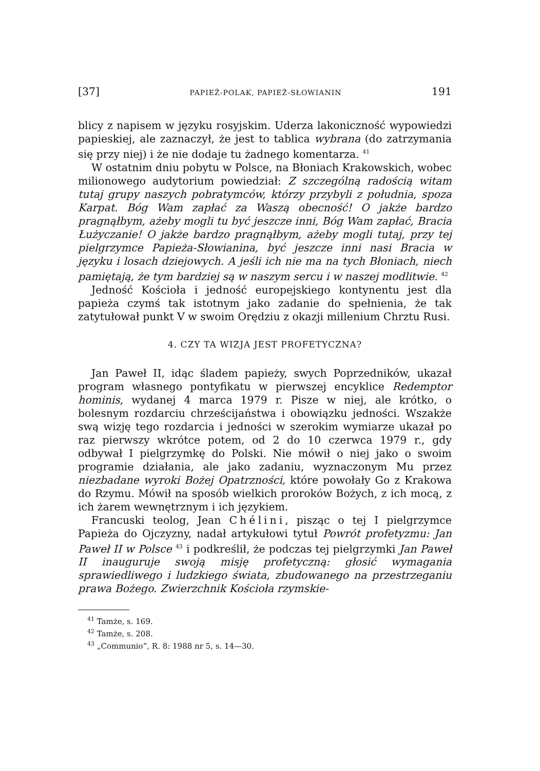[37] PAPIEŻ-POLAK, PAPIEŻ-SŁOWIANIN 191
blicy z napisem w języku rosyjskim. Uderza lakoniczność wypowiedzi papieskiej, ale zaznaczył, że jest to tablica wybrana (do zatrzymania się przy niej) i że nie dodaje tu żadnego komentarza. <sup>41</sup>
W ostatnim dniu pobytu w Polsce, na Błoniach Krakowskich, wobec milionowego audytorium powiedział: Z szczególną radością witam tutaj grupy naszych pobratymców, którzy przybyli z południa, spoza Karpat. Bóg Wam zapłać za Waszą obecność! O jakże bardzo pragnąłbym, ażeby mogli tu być jeszcze inni, Bóg Wam zapłać, Bracia Łużyczanie! O jakże bardzo pragnąłbym, ażeby mogli tutaj, przy tej pielgrzymce Papieża-Słowianina, być jeszcze inni nasi Bracia w języku i losach dziejowych. A jeśli ich nie ma na tych Błoniach, niech pamiętają, że tym bardziej są w naszym sercu i w naszej modlitwie. <sup>42</sup>
Jedność Kościoła i jedność europejskiego kontynentu jest dla papieża czymś tak istotnym jako zadanie do spełnienia, że tak zatytułował punkt V w swoim Orędziu z okazji millenium Chrztu Rusi.
4. CZY TA WIZJA JEST PROFETYCZNA?
Jan Paweł II, idąc śladem papieży, swych Poprzedników, ukazał program własnego pontyfikatu w pierwszej encyklice Redemptor hominis, wydanej 4 marca 1979 r. Pisze w niej, ale krótko, o bolesnym rozdarciu chrześcijaństwa i obowiązku jedności. Wszakże swą wizję tego rozdarcia i jedności w szerokim wymiarze ukazał po raz pierwszy wkrótce potem, od 2 do 10 czerwca 1979 r., gdy odbywał I pielgrzymkę do Polski. Nie mówił o niej jako o swoim programie działania, ale jako zadaniu, wyznaczonym Mu przez niezbadane wyroki Bożej Opatrzności, które powołały Go z Krakowa do Rzymu. Mówił na sposób wielkich proroków Bożych, z ich mocą, z ich żarem wewnętrznym i ich językiem.
Francuski teolog, Jean Chélini, pisząc o tej I pielgrzymce Papieża do Ojczyzny, nadał artykułowi tytuł Powrót profetyzmu: Jan Paweł II w Polsce <sup>43</sup> i podkreślił, że podczas tej pielgrzymki Jan Paweł II inauguruje swoją misję profetyczną: głosić wymagania sprawiedliwego i ludzkiego świata, zbudowanego na przestrzeganiu prawa Bożego. Zwierzchnik Kościoła rzymskie-
<sup>41</sup> Tamże, s. 169.
<sup>42</sup> Tamże, s. 208.
<sup>43</sup> „Communio”, R. 8: 1988 nr 5, s. 14—30.